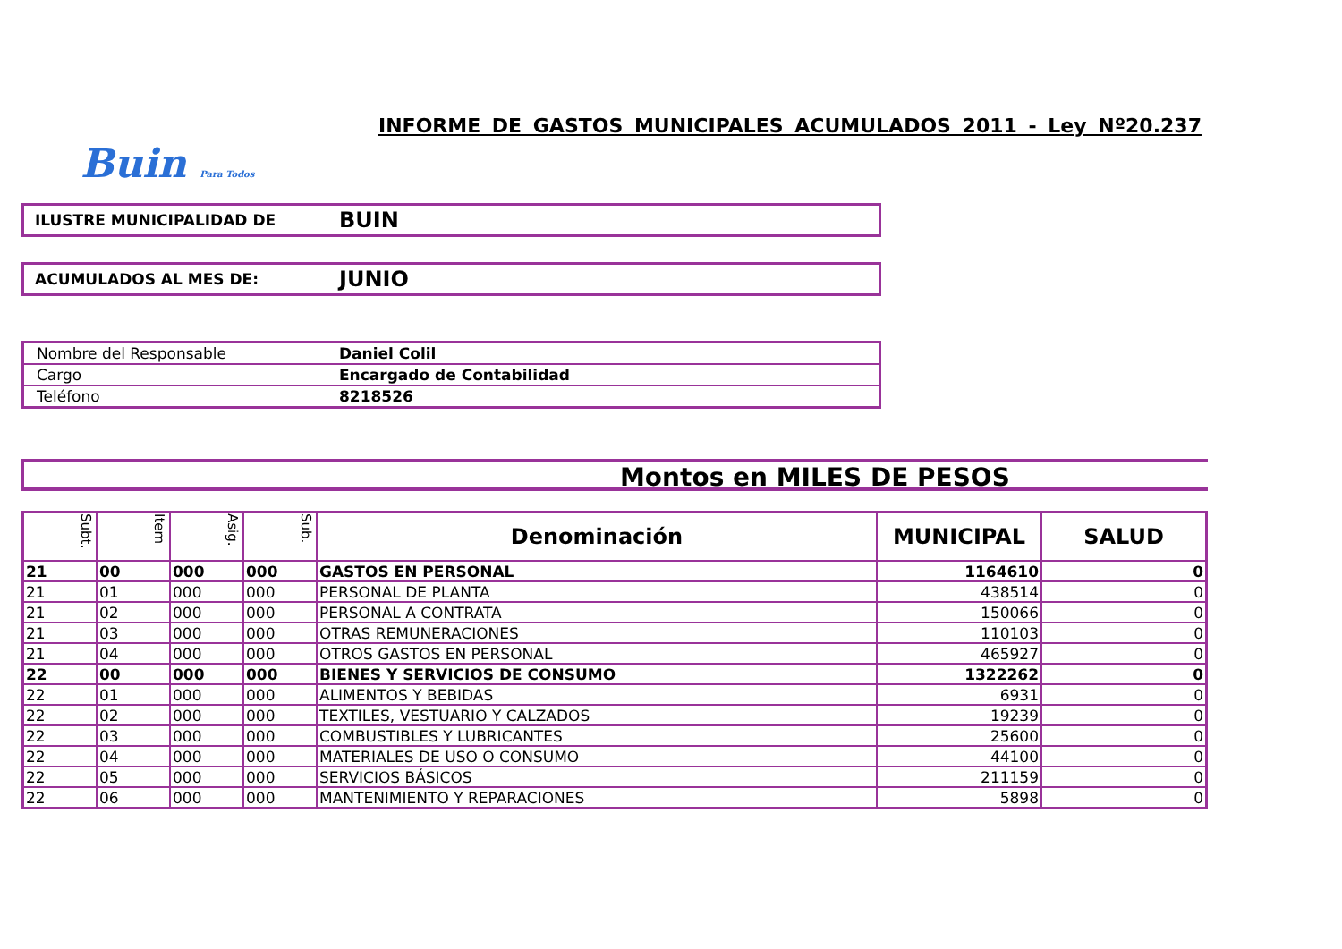INFORME DE GASTOS MUNICIPALES ACUMULADOS 2011 - Ley Nº20.237
Buin Para Todos
ILUSTRE MUNICIPALIDAD DE
BUIN
ACUMULADOS AL MES DE:
JUNIO
| Nombre del Responsable | Daniel Colil |
| Cargo | Encargado de Contabilidad |
| Teléfono | 8218526 |
Montos en MILES DE PESOS
| Subt. | Item | Asig. | Sub. | Denominación | MUNICIPAL | SALUD |
| --- | --- | --- | --- | --- | --- | --- |
| 21 | 00 | 000 | 000 | GASTOS EN PERSONAL | 1164610 | 0 |
| 21 | 01 | 000 | 000 | PERSONAL DE PLANTA | 438514 | 0 |
| 21 | 02 | 000 | 000 | PERSONAL A CONTRATA | 150066 | 0 |
| 21 | 03 | 000 | 000 | OTRAS REMUNERACIONES | 110103 | 0 |
| 21 | 04 | 000 | 000 | OTROS GASTOS EN PERSONAL | 465927 | 0 |
| 22 | 00 | 000 | 000 | BIENES Y SERVICIOS DE CONSUMO | 1322262 | 0 |
| 22 | 01 | 000 | 000 | ALIMENTOS Y BEBIDAS | 6931 | 0 |
| 22 | 02 | 000 | 000 | TEXTILES, VESTUARIO Y CALZADOS | 19239 | 0 |
| 22 | 03 | 000 | 000 | COMBUSTIBLES Y LUBRICANTES | 25600 | 0 |
| 22 | 04 | 000 | 000 | MATERIALES DE USO O CONSUMO | 44100 | 0 |
| 22 | 05 | 000 | 000 | SERVICIOS BÁSICOS | 211159 | 0 |
| 22 | 06 | 000 | 000 | MANTENIMIENTO Y REPARACIONES | 5898 | 0 |